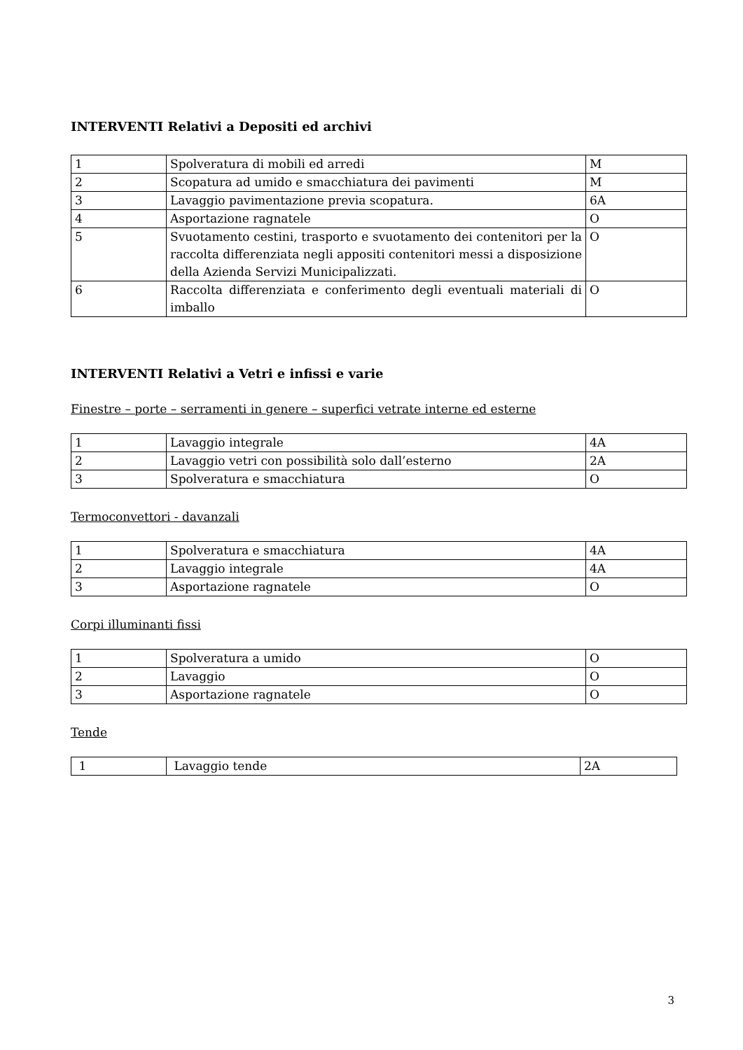INTERVENTI Relativi a Depositi ed archivi
| 1 | Spolveratura di mobili ed arredi | M |
| 2 | Scopatura ad umido e smacchiatura dei pavimenti | M |
| 3 | Lavaggio pavimentazione previa scopatura. | 6A |
| 4 | Asportazione ragnatele | O |
| 5 | Svuotamento cestini, trasporto e svuotamento dei contenitori per la raccolta differenziata negli appositi contenitori messi a disposizione della Azienda Servizi Municipalizzati. | O |
| 6 | Raccolta differenziata e conferimento degli eventuali materiali di imballo | O |
INTERVENTI Relativi a Vetri e infissi e varie
Finestre – porte – serramenti in genere – superfici vetrate interne ed esterne
| 1 | Lavaggio integrale | 4A |
| 2 | Lavaggio vetri con possibilità solo dall’esterno | 2A |
| 3 | Spolveratura e smacchiatura | O |
Termoconvettori - davanzali
| 1 | Spolveratura e smacchiatura | 4A |
| 2 | Lavaggio integrale | 4A |
| 3 | Asportazione ragnatele | O |
Corpi illuminanti fissi
| 1 | Spolveratura a umido | O |
| 2 | Lavaggio | O |
| 3 | Asportazione ragnatele | O |
Tende
| 1 | Lavaggio tende | 2A |
3